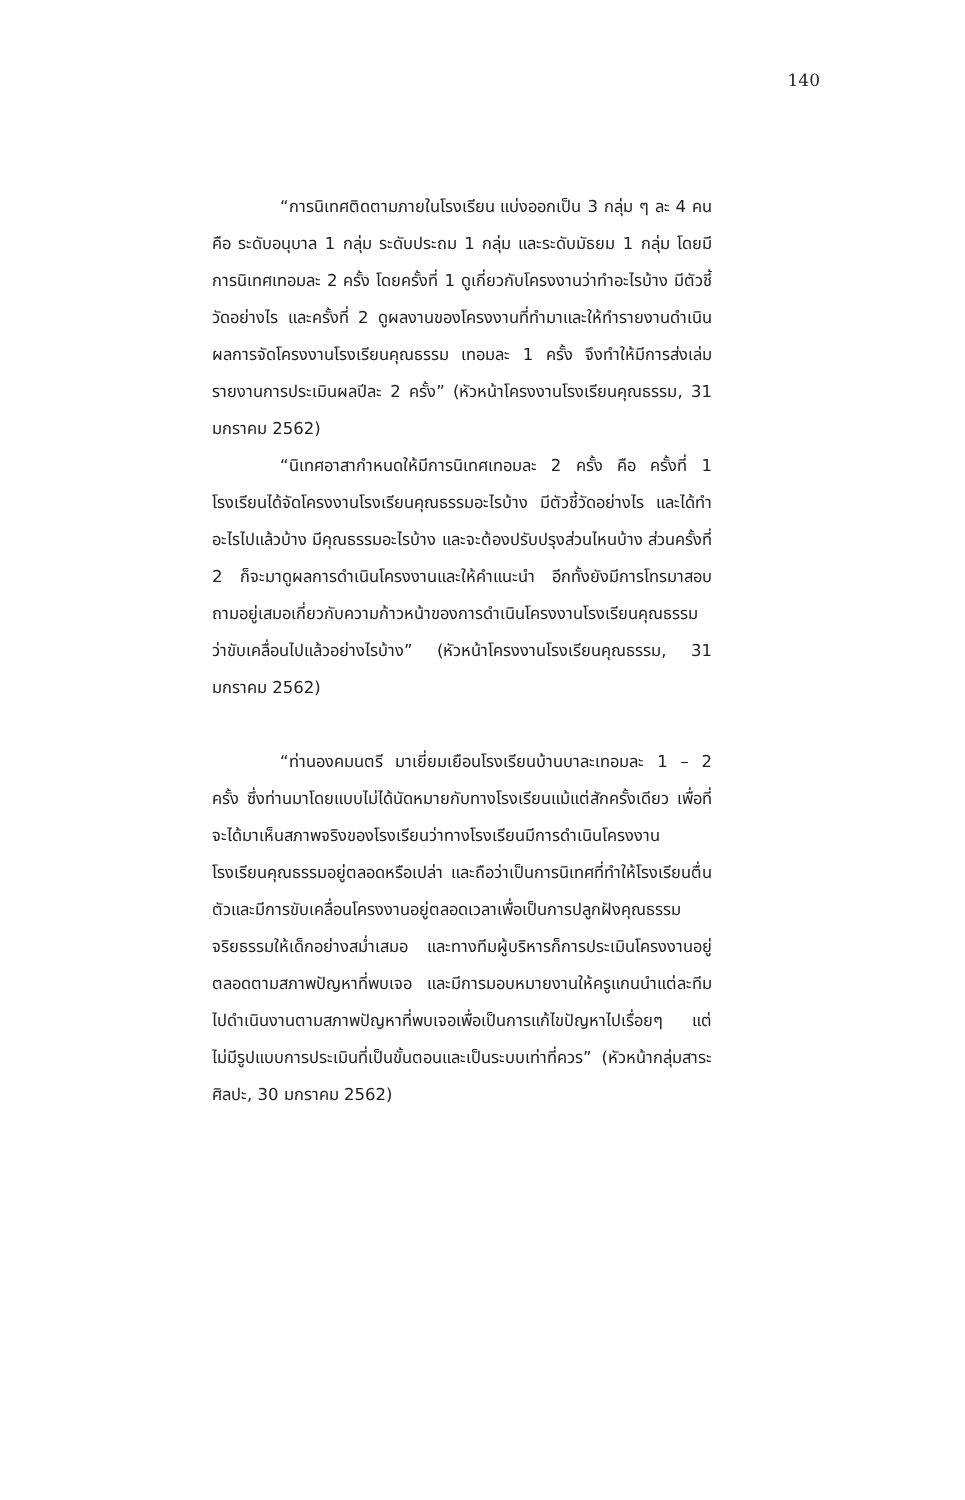140
“การนิเทศติดตามภายในโรงเรียน แบ่งออกเป็น 3 กลุ่ม ๆ ละ 4 คน คือ ระดับอนุบาล 1 กลุ่ม ระดับประถม 1 กลุ่ม และระดับมัธยม 1 กลุ่ม โดยมีการนิเทศเทอมละ 2 ครั้ง โดยครั้งที่ 1 ดูเกี่ยวกับโครงงานว่าทำอะไรบ้าง มีตัวชี้วัดอย่างไร และครั้งที่ 2 ดูผลงานของโครงงานที่ทำมาและให้ทำรายงานดำเนินผลการจัดโครงงานโรงเรียนคุณธรรม เทอมละ 1 ครั้ง จึงทำให้มีการส่งเล่มรายงานการประเมินผลปีละ 2 ครั้ง” (หัวหน้าโครงงานโรงเรียนคุณธรรม, 31 มกราคม 2562)
“นิเทศอาสากำหนดให้มีการนิเทศเทอมละ 2 ครั้ง คือ ครั้งที่ 1 โรงเรียนได้จัดโครงงานโรงเรียนคุณธรรมอะไรบ้าง มีตัวชี้วัดอย่างไร และได้ทำอะไรไปแล้วบ้าง มีคุณธรรมอะไรบ้าง และจะต้องปรับปรุงส่วนไหนบ้าง ส่วนครั้งที่ 2 ก็จะมาดูผลการดำเนินโครงงานและให้คำแนะนำ อีกทั้งยังมีการโทรมาสอบถามอยู่เสมอเกี่ยวกับความก้าวหน้าของการดำเนินโครงงานโรงเรียนคุณธรรมว่าขับเคลื่อนไปแล้วอย่างไรบ้าง” (หัวหน้าโครงงานโรงเรียนคุณธรรม, 31 มกราคม 2562)
“ท่านองคมนตรี มาเยี่ยมเยือนโรงเรียนบ้านบาละเทอมละ 1 – 2 ครั้ง ซึ่งท่านมาโดยแบบไม่ได้นัดหมายกับทางโรงเรียนแม้แต่สักครั้งเดียว เพื่อที่จะได้มาเห็นสภาพจริงของโรงเรียนว่าทางโรงเรียนมีการดำเนินโครงงานโรงเรียนคุณธรรมอยู่ตลอดหรือเปล่า และถือว่าเป็นการนิเทศที่ทำให้โรงเรียนตื่นตัวและมีการขับเคลื่อนโครงงานอยู่ตลอดเวลาเพื่อเป็นการปลูกฝังคุณธรรม จริยธรรมให้เด็กอย่างสม่ำเสมอ และทางทีมผู้บริหารก็การประเมินโครงงานอยู่ตลอดตามสภาพปัญหาที่พบเจอ และมีการมอบหมายงานให้ครูแกนนำแต่ละทีมไปดำเนินงานตามสภาพปัญหาที่พบเจอเพื่อเป็นการแก้ไขปัญหาไปเรื่อยๆ แต่ไม่มีรูปแบบการประเมินที่เป็นขั้นตอนและเป็นระบบเท่าที่ควร” (หัวหน้ากลุ่มสาระศิลปะ, 30 มกราคม 2562)